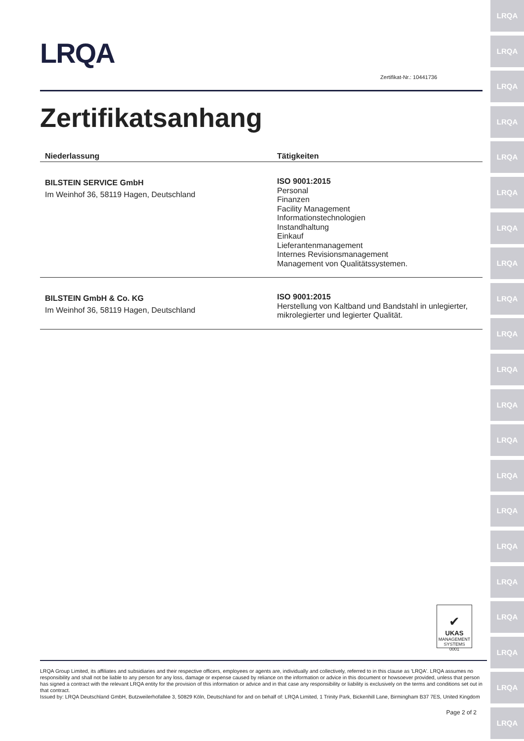LRQA
LRQA
LRQA
LRQA
LRQA
LRQA
LRQA
LRQA
LRQA
LRQA
LRQA
LRQA
LRQA
LRQA
LRQA
LRQA
LRQA
LRQA
LRQA
LRQA
LRQA
LRQA
Zertifikat-Nr.: 10441736
Zertifikatsanhang
| Niederlassung | Tätigkeiten |
| --- | --- |
| BILSTEIN SERVICE GmbH Im Weinhof 36, 58119 Hagen, Deutschland | ISO 9001:2015 Personal Finanzen Facility Management Informationstechnologien Instandhaltung Einkauf Lieferantenmanagement Internes Revisionsmanagement Management von Qualitätssystemen. |
| BILSTEIN GmbH & Co. KG Im Weinhof 36, 58119 Hagen, Deutschland | ISO 9001:2015 Herstellung von Kaltband und Bandstahl in unlegierter, mikrolegierter und legierter Qualität. |
✔
UKAS
MANAGEMENT SYSTEMS
0001
LRQA Group Limited, its affiliates and subsidiaries and their respective officers, employees or agents are, individually and collectively, referred to in this clause as 'LRQA'. LRQA assumes no responsibility and shall not be liable to any person for any loss, damage or expense caused by reliance on the information or advice in this document or howsoever provided, unless that person has signed a contract with the relevant LRQA entity for the provision of this information or advice and in that case any responsibility or liability is exclusively on the terms and conditions set out in that contract.
Issued by: LRQA Deutschland GmbH, Butzweilerhofallee 3, 50829 Köln, Deutschland for and on behalf of: LRQA Limited, 1 Trinity Park, Bickenhill Lane, Birmingham B37 7ES, United Kingdom
Page 2 of 2